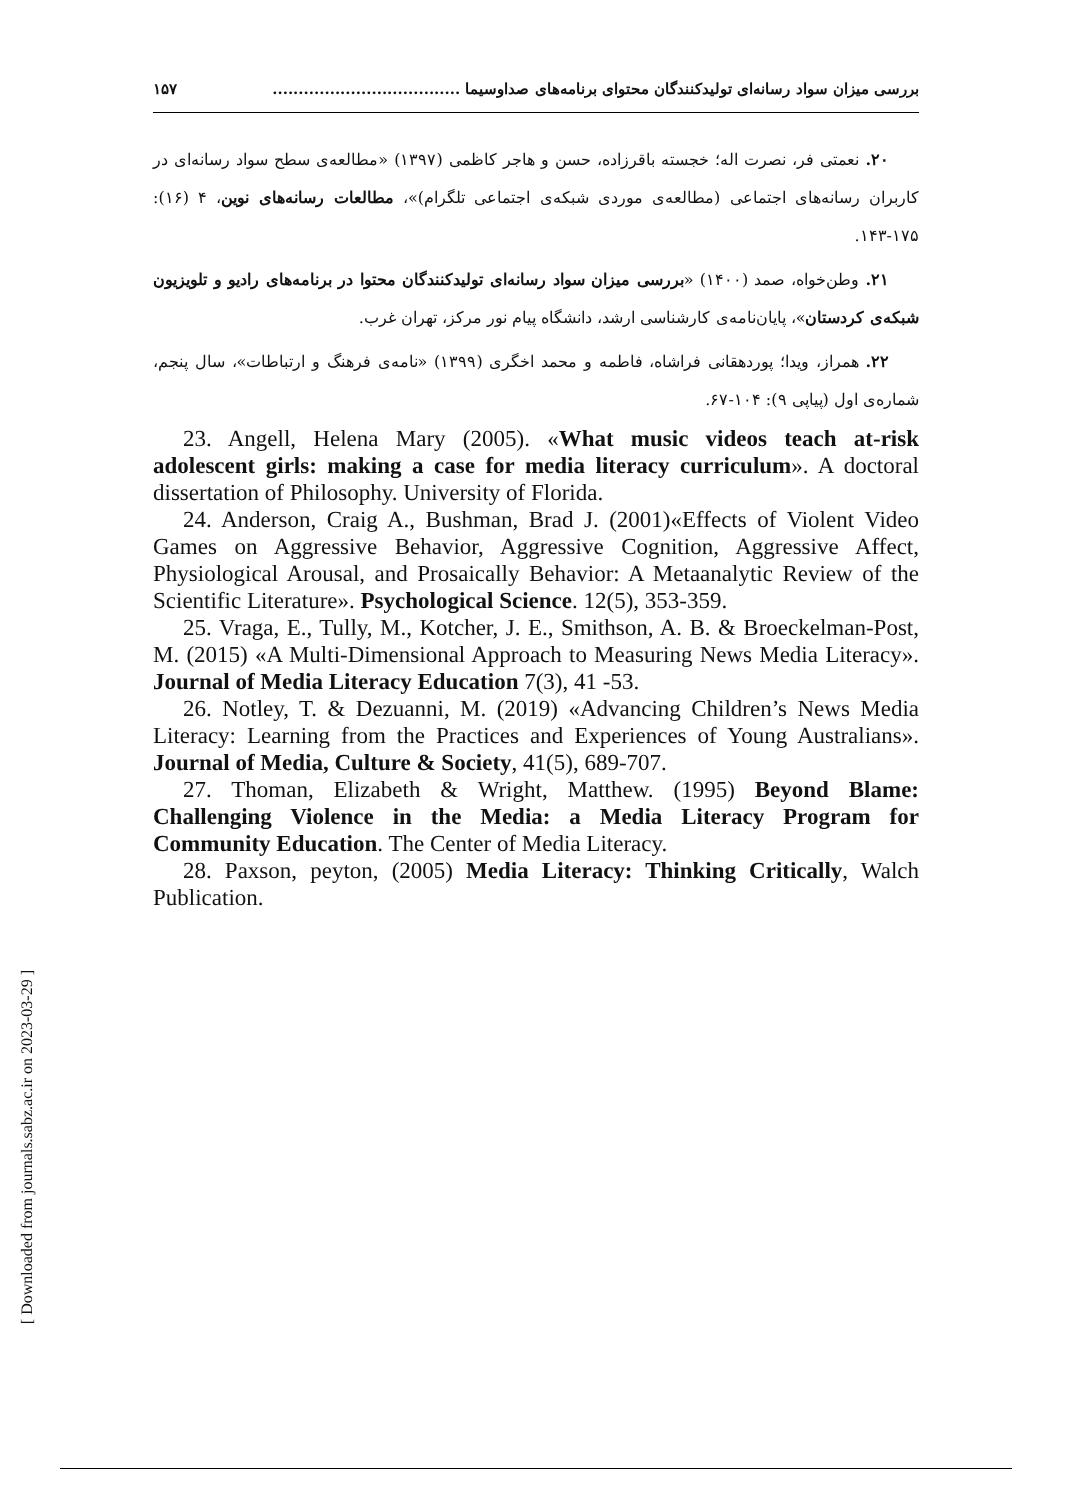بررسی میزان سواد رسانه‌ای تولیدکنندگان محتوای برنامه‌های صداوسیما .................................... ۱۵۷
۲۰. نعمتی فر، نصرت اله؛ خجسته باقرزاده، حسن و هاجر کاظمی (۱۳۹۷) «مطالعه‌ی سطح سواد رسانه‌ای در کاربران رسانه‌های اجتماعی (مطالعه‌ی موردی شبکه‌ی اجتماعی تلگرام)»، مطالعات رسانه‌های نوین، ۴ (۱۶): ۱۷۵-۱۴۳.
۲۱. وطن‌خواه، صمد (۱۴۰۰) «بررسی میزان سواد رسانه‌ای تولیدکنندگان محتوا در برنامه‌های رادیو و تلویزیون شبکه‌ی کردستان»، پایان‌نامه‌ی کارشناسی ارشد، دانشگاه پیام نور مرکز، تهران غرب.
۲۲. همراز، ویدا؛ پوردهقانی فراشاه، فاطمه و محمد اخگری (۱۳۹۹) «نامه‌ی فرهنگ و ارتباطات»، سال پنجم، شماره‌ی اول (پیاپی ۹): ۱۰۴-۶۷.
23. Angell, Helena Mary (2005). «What music videos teach at-risk adolescent girls: making a case for media literacy curriculum». A doctoral dissertation of Philosophy. University of Florida.
24. Anderson, Craig A., Bushman, Brad J. (2001)«Effects of Violent Video Games on Aggressive Behavior, Aggressive Cognition, Aggressive Affect, Physiological Arousal, and Prosaically Behavior: A Metaanalytic Review of the Scientific Literature». Psychological Science. 12(5), 353-359.
25. Vraga, E., Tully, M., Kotcher, J. E., Smithson, A. B. & Broeckelman-Post, M. (2015) «A Multi-Dimensional Approach to Measuring News Media Literacy». Journal of Media Literacy Education 7(3), 41 -53.
26. Notley, T. & Dezuanni, M. (2019) «Advancing Children’s News Media Literacy: Learning from the Practices and Experiences of Young Australians». Journal of Media, Culture & Society, 41(5), 689-707.
27. Thoman, Elizabeth & Wright, Matthew. (1995) Beyond Blame: Challenging Violence in the Media: a Media Literacy Program for Community Education. The Center of Media Literacy.
28. Paxson, peyton, (2005) Media Literacy: Thinking Critically, Walch Publication.
[ Downloaded from journals.sabz.ac.ir on 2023-03-29 ]